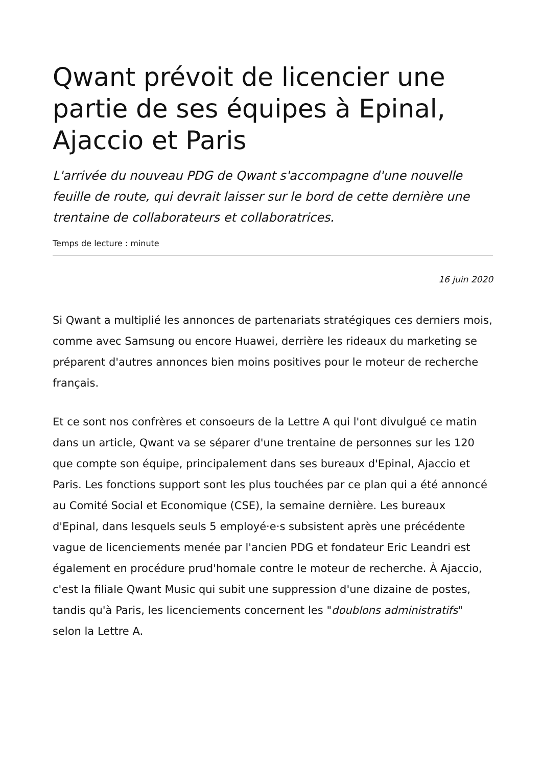Qwant prévoit de licencier une partie de ses équipes à Epinal, Ajaccio et Paris
L'arrivée du nouveau PDG de Qwant s'accompagne d'une nouvelle feuille de route, qui devrait laisser sur le bord de cette dernière une trentaine de collaborateurs et collaboratrices.
Temps de lecture : minute
16 juin 2020
Si Qwant a multiplié les annonces de partenariats stratégiques ces derniers mois, comme avec Samsung ou encore Huawei, derrière les rideaux du marketing se préparent d'autres annonces bien moins positives pour le moteur de recherche français.
Et ce sont nos confrères et consoeurs de la Lettre A qui l'ont divulgué ce matin dans un article, Qwant va se séparer d'une trentaine de personnes sur les 120 que compte son équipe, principalement dans ses bureaux d'Epinal, Ajaccio et Paris. Les fonctions support sont les plus touchées par ce plan qui a été annoncé au Comité Social et Economique (CSE), la semaine dernière. Les bureaux d'Epinal, dans lesquels seuls 5 employé·e·s subsistent après une précédente vague de licenciements menée par l'ancien PDG et fondateur Eric Leandri est également en procédure prud'homale contre le moteur de recherche. À Ajaccio, c'est la filiale Qwant Music qui subit une suppression d'une dizaine de postes, tandis qu'à Paris, les licenciements concernent les "doublons administratifs" selon la Lettre A.